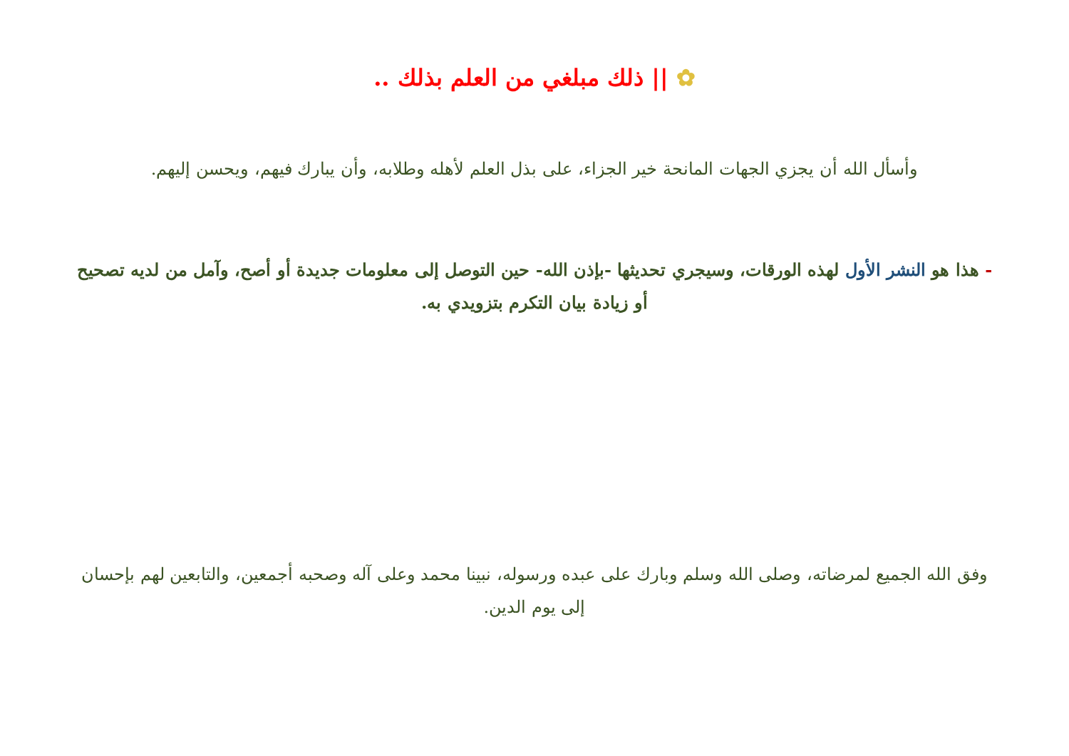✿ || ذلك مبلغي من العلم بذلك ..
وأسأل الله أن يجزي الجهات المانحة خير الجزاء، على بذل العلم لأهله وطلابه، وأن يبارك فيهم، ويحسن إليهم.
- هذا هو النشر الأول لهذه الورقات، وسيجري تحديثها -بإذن الله- حين التوصل إلى معلومات جديدة أو أصح، وآمل من لديه تصحيح أو زيادة بيان التكرم بتزويدي به.
وفق الله الجميع لمرضاته، وصلى الله وسلم وبارك على عبده ورسوله، نبينا محمد وعلى آله وصحبه أجمعين، والتابعين لهم بإحسان إلى يوم الدين.